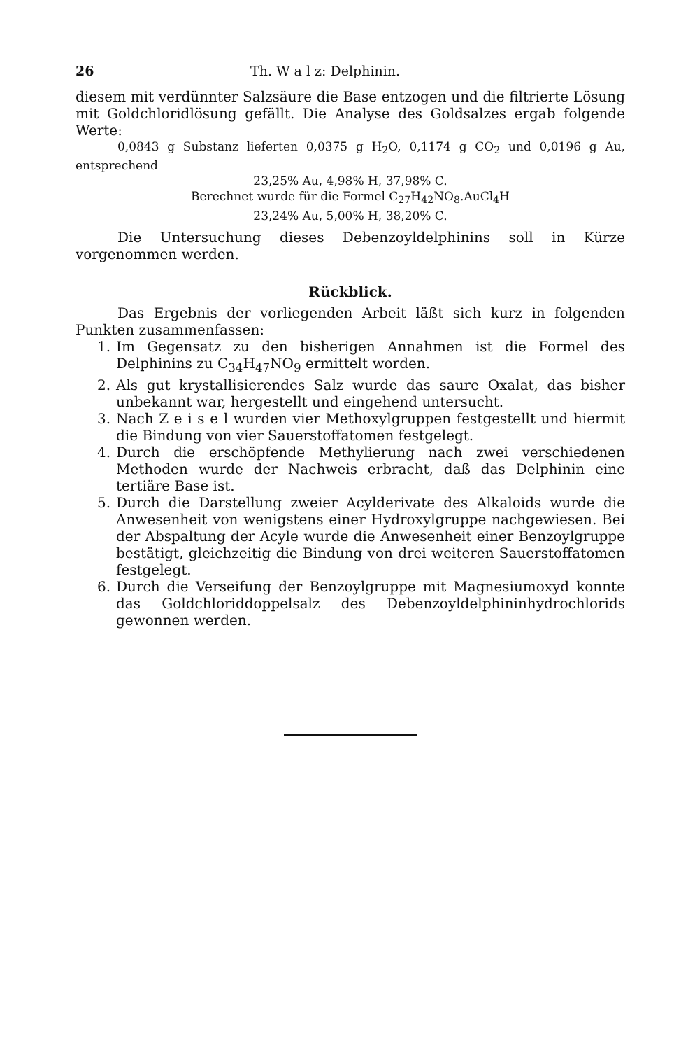26 Th. W a l z: Delphinin.
diesem mit verdünnter Salzsäure die Base entzogen und die filtrierte Lösung mit Goldchloridlösung gefällt. Die Analyse des Goldsalzes ergab folgende Werte:
0,0843 g Substanz lieferten 0,0375 g H<sub>2</sub>O, 0,1174 g CO<sub>2</sub> und 0,0196 g Au, entsprechend
23,25% Au, 4,98% H, 37,98% C.
Berechnet wurde für die Formel C<sub>27</sub>H<sub>42</sub>NO<sub>8</sub>.AuCl<sub>4</sub>H
23,24% Au, 5,00% H, 38,20% C.
Die Untersuchung dieses Debenzoyldelphinins soll in Kürze vorgenommen werden.
Rückblick.
Das Ergebnis der vorliegenden Arbeit läßt sich kurz in folgenden Punkten zusammenfassen:
1. Im Gegensatz zu den bisherigen Annahmen ist die Formel des Delphinins zu C<sub>34</sub>H<sub>47</sub>NO<sub>9</sub> ermittelt worden.
2. Als gut krystallisierendes Salz wurde das saure Oxalat, das bisher unbekannt war, hergestellt und eingehend untersucht.
3. Nach Z e i s e l wurden vier Methoxylgruppen festgestellt und hiermit die Bindung von vier Sauerstoffatomen festgelegt.
4. Durch die erschöpfende Methylierung nach zwei verschiedenen Methoden wurde der Nachweis erbracht, daß das Delphinin eine tertiäre Base ist.
5. Durch die Darstellung zweier Acylderivate des Alkaloids wurde die Anwesenheit von wenigstens einer Hydroxylgruppe nachgewiesen. Bei der Abspaltung der Acyle wurde die Anwesenheit einer Benzoylgruppe bestätigt, gleichzeitig die Bindung von drei weiteren Sauerstoffatomen festgelegt.
6. Durch die Verseifung der Benzoylgruppe mit Magnesiumoxyd konnte das Goldchloriddoppelsalz des Debenzoyldelphininhydrochlorids gewonnen werden.